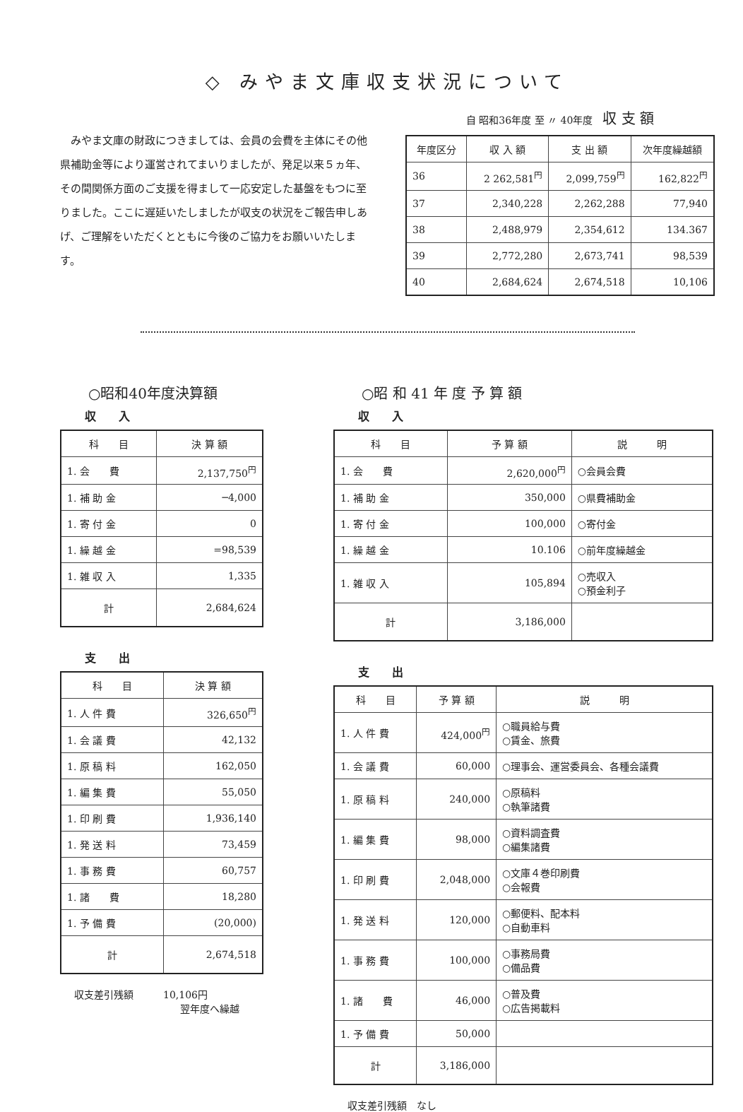◇ みやま文庫収支状況について
みやま文庫の財政につきましては、会員の会費を主体にその他県補助金等により運営されてまいりましたが、発足以来５ヵ年、その間関係方面のご支援を得まして一応安定した基盤をもつに至りました。ここに遅延いたしましたが収支の状況をご報告申しあげ、ご理解をいただくとともに今後のご協力をお願いいたします。
自 昭和36年度 至 〃 40年度　収 支 額
| 年度区分 | 収 入 額 | 支 出 額 | 次年度繰越額 |
| --- | --- | --- | --- |
| 36 | 2 262,581<sup>円</sup> | 2,099,759<sup>円</sup> | 162,822<sup>円</sup> |
| 37 | 2,340,228 | 2,262,288 | 77,940 |
| 38 | 2,488,979 | 2,354,612 | 134.367 |
| 39 | 2,772,280 | 2,673,741 | 98,539 |
| 40 | 2,684,624 | 2,674,518 | 10,106 |
○昭和40年度決算額
収　　入
| 科 目 | 決 算 額 |
| --- | --- |
| 1. 会 費 | 2,137,750<sup>円</sup> |
| 1. 補 助 金 | ─4,000 |
| 1. 寄 付 金 | 0 |
| 1. 繰 越 金 | =98,539 |
| 1. 雑 収 入 | 1,335 |
| 計 | 2,684,624 |
支　　出
| 科 目 | 決 算 額 |
| --- | --- |
| 1. 人 件 費 | 326,650<sup>円</sup> |
| 1. 会 議 費 | 42,132 |
| 1. 原 稿 料 | 162,050 |
| 1. 編 集 費 | 55,050 |
| 1. 印 刷 費 | 1,936,140 |
| 1. 発 送 料 | 73,459 |
| 1. 事 務 費 | 60,757 |
| 1. 諸 費 | 18,280 |
| 1. 予 備 費 | (20,000) |
| 計 | 2,674,518 |
収支差引残額　　　10,106円
翌年度へ繰越
○昭 和 41 年 度 予 算 額
収　　入
| 科 目 | 予 算 額 | 説 明 |
| --- | --- | --- |
| 1. 会 費 | 2,620,000<sup>円</sup> | ○会員会費 |
| 1. 補 助 金 | 350,000 | ○県費補助金 |
| 1. 寄 付 金 | 100,000 | ○寄付金 |
| 1. 繰 越 金 | 10.106 | ○前年度繰越金 |
| 1. 雑 収 入 | 105,894 | ○売収入 ○預金利子 |
| 計 | 3,186,000 | |
支　　出
| 科 目 | 予 算 額 | 説 明 |
| --- | --- | --- |
| 1. 人 件 費 | 424,000<sup>円</sup> | ○職員給与費 ○賃金、旅費 |
| 1. 会 議 費 | 60,000 | ○理事会、運営委員会、各種会議費 |
| 1. 原 稿 料 | 240,000 | ○原稿料 ○執筆諸費 |
| 1. 編 集 費 | 98,000 | ○資料調査費 ○編集諸費 |
| 1. 印 刷 費 | 2,048,000 | ○文庫４巻印刷費 ○会報費 |
| 1. 発 送 料 | 120,000 | ○郵便料、配本料 ○自動車料 |
| 1. 事 務 費 | 100,000 | ○事務局費 ○備品費 |
| 1. 諸 費 | 46,000 | ○普及費 ○広告掲載料 |
| 1. 予 備 費 | 50,000 | |
| 計 | 3,186,000 | |
収支差引残額　なし